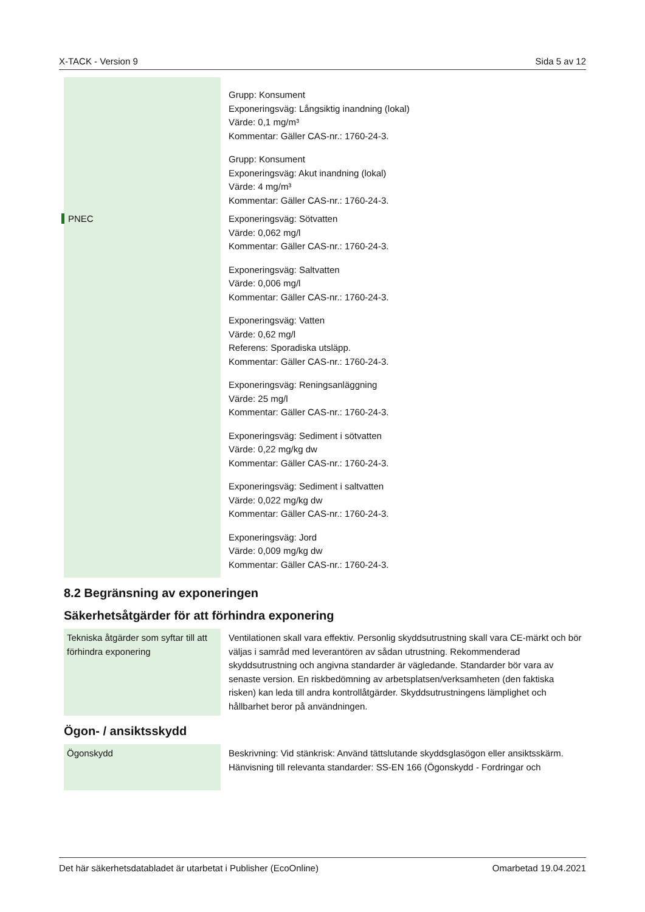X-TACK - Version 9 Sida 5 av 12
| | Grupp: Konsument Exponeringsväg: Långsiktig inandning (lokal) Värde: 0,1 mg/m³ Kommentar: Gäller CAS-nr.: 1760-24-3. Grupp: Konsument Exponeringsväg: Akut inandning (lokal) Värde: 4 mg/m³ Kommentar: Gäller CAS-nr.: 1760-24-3. |
| PNEC | Exponeringsväg: Sötvatten Värde: 0,062 mg/l Kommentar: Gäller CAS-nr.: 1760-24-3. Exponeringsväg: Saltvatten Värde: 0,006 mg/l Kommentar: Gäller CAS-nr.: 1760-24-3. Exponeringsväg: Vatten Värde: 0,62 mg/l Referens: Sporadiska utsläpp. Kommentar: Gäller CAS-nr.: 1760-24-3. Exponeringsväg: Reningsanläggning Värde: 25 mg/l Kommentar: Gäller CAS-nr.: 1760-24-3. Exponeringsväg: Sediment i sötvatten Värde: 0,22 mg/kg dw Kommentar: Gäller CAS-nr.: 1760-24-3. Exponeringsväg: Sediment i saltvatten Värde: 0,022 mg/kg dw Kommentar: Gäller CAS-nr.: 1760-24-3. Exponeringsväg: Jord Värde: 0,009 mg/kg dw Kommentar: Gäller CAS-nr.: 1760-24-3. |
8.2 Begränsning av exponeringen
Säkerhetsåtgärder för att förhindra exponering
| Tekniska åtgärder som syftar till att förhindra exponering | Ventilationen skall vara effektiv. Personlig skyddsutrustning skall vara CE-märkt och bör väljas i samråd med leverantören av sådan utrustning. Rekommenderad skyddsutrustning och angivna standarder är vägledande. Standarder bör vara av senaste version. En riskbedömning av arbetsplatsen/verksamheten (den faktiska risken) kan leda till andra kontrollåtgärder. Skyddsutrustningens lämplighet och hållbarhet beror på användningen. |
Ögon- / ansiktsskydd
| Ögonskydd | Beskrivning: Vid stänkrisk: Använd tättslutande skyddsglasögon eller ansiktsskärm. Hänvisning till relevanta standarder: SS-EN 166 (Ögonskydd - Fordringar och |
Det här säkerhetsdatabladet är utarbetat i Publisher (EcoOnline) Omarbetad 19.04.2021